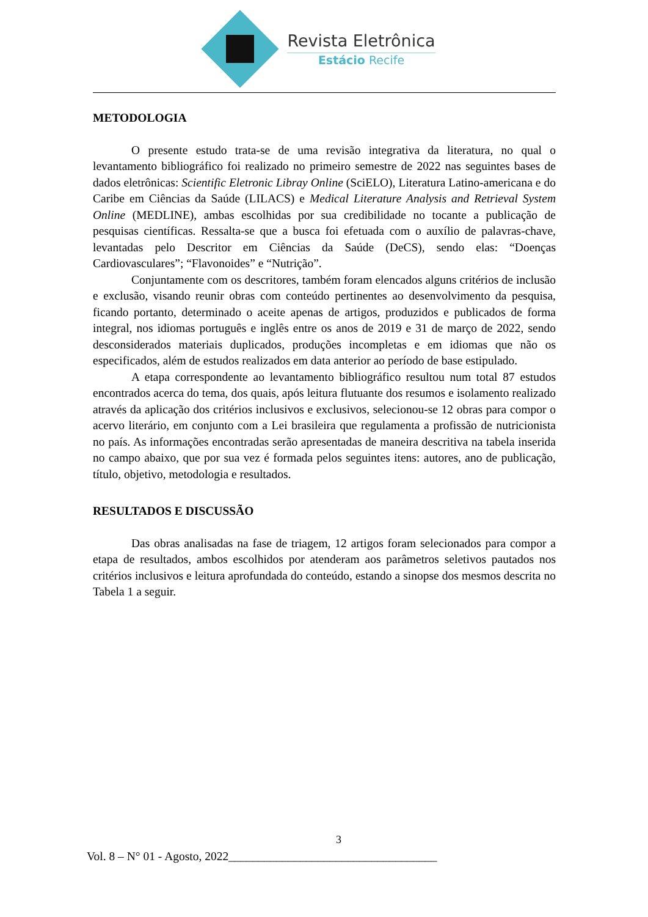Revista Eletrônica
Estácio Recife
METODOLOGIA
O presente estudo trata-se de uma revisão integrativa da literatura, no qual o levantamento bibliográfico foi realizado no primeiro semestre de 2022 nas seguintes bases de dados eletrônicas: Scientific Eletronic Libray Online (SciELO), Literatura Latino-americana e do Caribe em Ciências da Saúde (LILACS) e Medical Literature Analysis and Retrieval System Online (MEDLINE), ambas escolhidas por sua credibilidade no tocante a publicação de pesquisas científicas. Ressalta-se que a busca foi efetuada com o auxílio de palavras-chave, levantadas pelo Descritor em Ciências da Saúde (DeCS), sendo elas: “Doenças Cardiovasculares”; “Flavonoides” e “Nutrição”.
Conjuntamente com os descritores, também foram elencados alguns critérios de inclusão e exclusão, visando reunir obras com conteúdo pertinentes ao desenvolvimento da pesquisa, ficando portanto, determinado o aceite apenas de artigos, produzidos e publicados de forma integral, nos idiomas português e inglês entre os anos de 2019 e 31 de março de 2022, sendo desconsiderados materiais duplicados, produções incompletas e em idiomas que não os especificados, além de estudos realizados em data anterior ao período de base estipulado.
A etapa correspondente ao levantamento bibliográfico resultou num total 87 estudos encontrados acerca do tema, dos quais, após leitura flutuante dos resumos e isolamento realizado através da aplicação dos critérios inclusivos e exclusivos, selecionou-se 12 obras para compor o acervo literário, em conjunto com a Lei brasileira que regulamenta a profissão de nutricionista no país. As informações encontradas serão apresentadas de maneira descritiva na tabela inserida no campo abaixo, que por sua vez é formada pelos seguintes itens: autores, ano de publicação, título, objetivo, metodologia e resultados.
RESULTADOS E DISCUSSÃO
Das obras analisadas na fase de triagem, 12 artigos foram selecionados para compor a etapa de resultados, ambos escolhidos por atenderam aos parâmetros seletivos pautados nos critérios inclusivos e leitura aprofundada do conteúdo, estando a sinopse dos mesmos descrita no Tabela 1 a seguir.
3
Vol. 8 – N° 01 - Agosto, 2022___________________________________